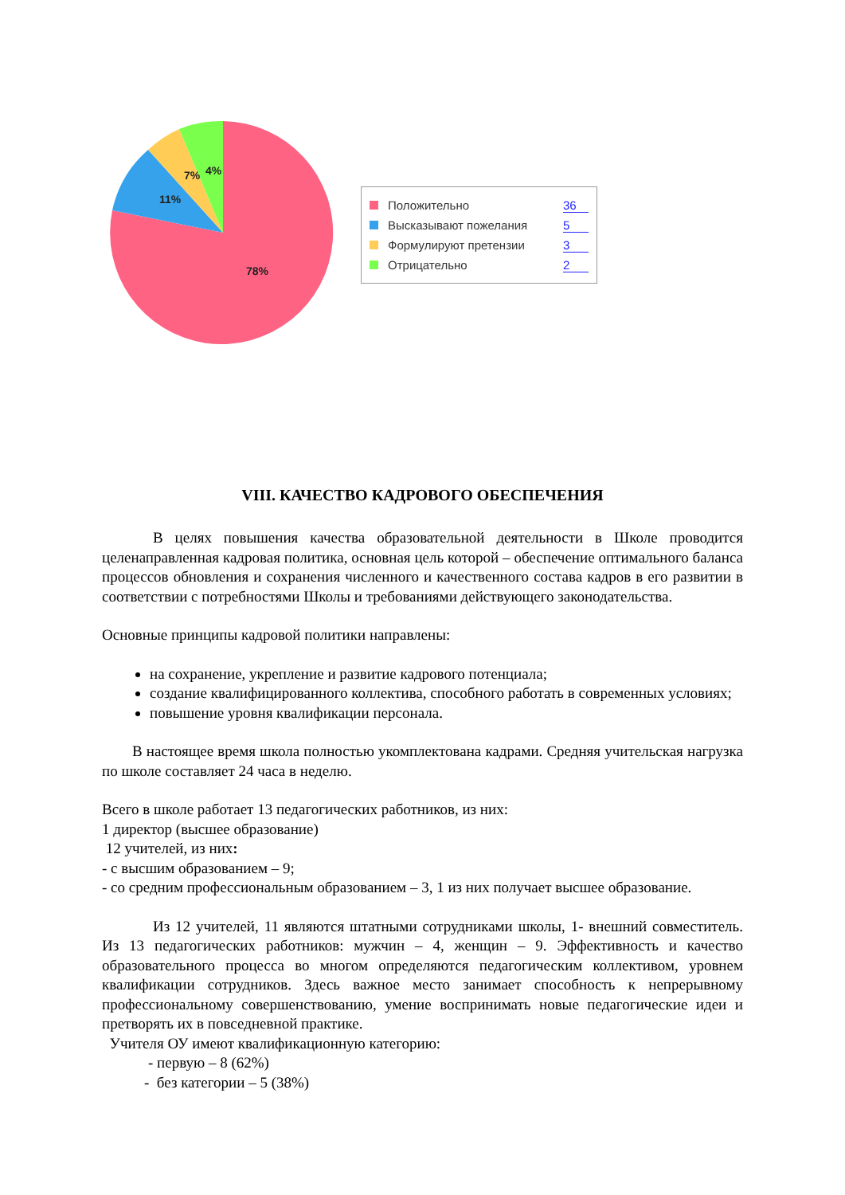78%
11%
7%
4%
Положительно 36
Высказывают пожелания 5
Формулируют претензии 3
Отрицательно 2
VIII. КАЧЕСТВО КАДРОВОГО ОБЕСПЕЧЕНИЯ
В целях повышения качества образовательной деятельности в Школе проводится целенаправленная кадровая политика, основная цель которой – обеспечение оптимального баланса процессов обновления и сохранения численного и качественного состава кадров в его развитии в соответствии с потребностями Школы и требованиями действующего законодательства.
Основные принципы кадровой политики направлены:
на сохранение, укрепление и развитие кадрового потенциала;
создание квалифицированного коллектива, способного работать в современных условиях;
повышение уровня квалификации персонала.
В настоящее время школа полностью укомплектована кадрами. Средняя учительская нагрузка по школе составляет 24 часа в неделю.
Всего в школе работает 13 педагогических работников, из них:
1 директор (высшее образование)
12 учителей, из них:
- с высшим образованием – 9;
- со средним профессиональным образованием – 3, 1 из них получает высшее образование.
Из 12 учителей, 11 являются штатными сотрудниками школы, 1- внешний совместитель. Из 13 педагогических работников: мужчин – 4, женщин – 9. Эффективность и качество образовательного процесса во многом определяются педагогическим коллективом, уровнем квалификации сотрудников. Здесь важное место занимает способность к непрерывному профессиональному совершенствованию, умение воспринимать новые педагогические идеи и претворять их в повседневной практике.
Учителя ОУ имеют квалификационную категорию:
- первую – 8 (62%)
- без категории – 5 (38%)